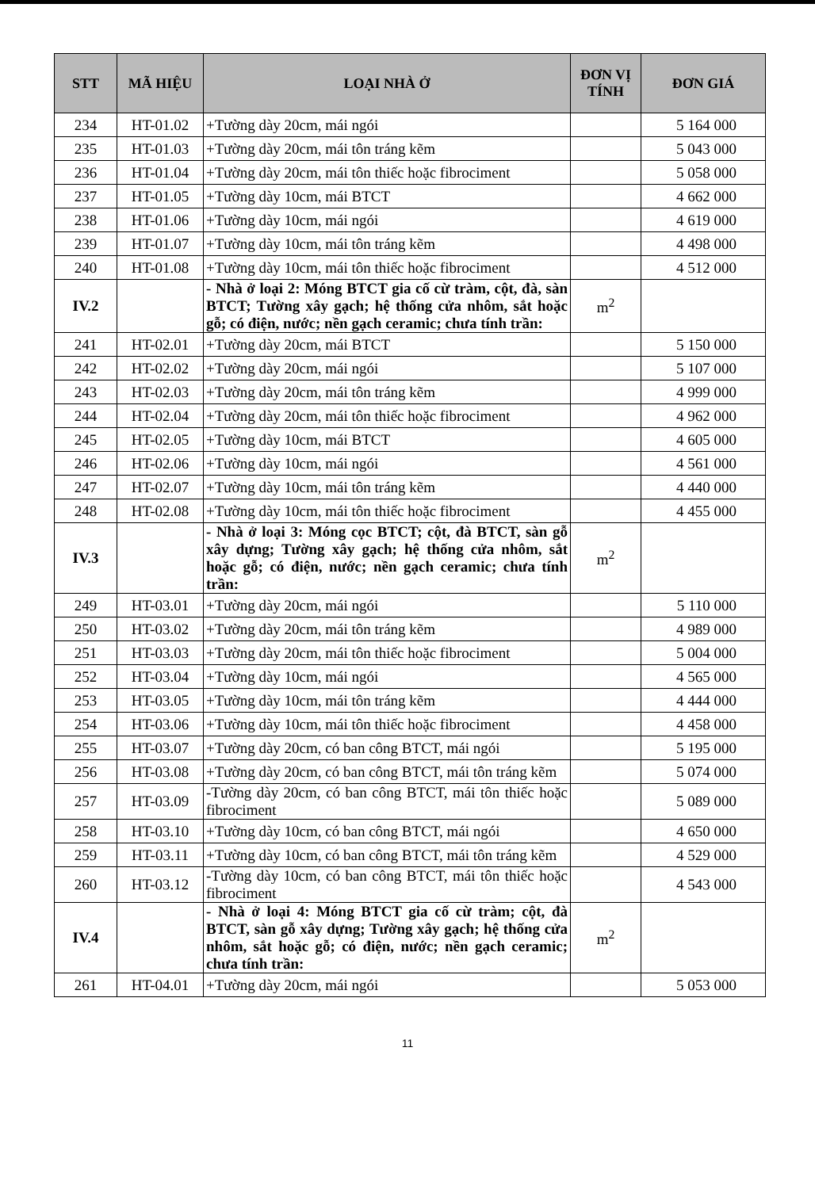| STT | MÃ HIỆU | LOẠI NHÀ Ở | ĐƠN VỊ TÍNH | ĐƠN GIÁ |
| --- | --- | --- | --- | --- |
| 234 | HT-01.02 | +Tường dày 20cm, mái ngói | | 5 164 000 |
| 235 | HT-01.03 | +Tường dày 20cm, mái tôn tráng kẽm | | 5 043 000 |
| 236 | HT-01.04 | +Tường dày 20cm, mái tôn thiếc hoặc fibrociment | | 5 058 000 |
| 237 | HT-01.05 | +Tường dày 10cm, mái BTCT | | 4 662 000 |
| 238 | HT-01.06 | +Tường dày 10cm, mái ngói | | 4 619 000 |
| 239 | HT-01.07 | +Tường dày 10cm, mái tôn tráng kẽm | | 4 498 000 |
| 240 | HT-01.08 | +Tường dày 10cm, mái tôn thiếc hoặc fibrociment | | 4 512 000 |
| IV.2 | | - Nhà ở loại 2: Móng BTCT gia cố cừ tràm, cột, đà, sàn BTCT; Tường xây gạch; hệ thống cửa nhôm, sắt hoặc gỗ; có điện, nước; nền gạch ceramic; chưa tính trần: | m<sup>2</sup> | |
| 241 | HT-02.01 | +Tường dày 20cm, mái BTCT | | 5 150 000 |
| 242 | HT-02.02 | +Tường dày 20cm, mái ngói | | 5 107 000 |
| 243 | HT-02.03 | +Tường dày 20cm, mái tôn tráng kẽm | | 4 999 000 |
| 244 | HT-02.04 | +Tường dày 20cm, mái tôn thiếc hoặc fibrociment | | 4 962 000 |
| 245 | HT-02.05 | +Tường dày 10cm, mái BTCT | | 4 605 000 |
| 246 | HT-02.06 | +Tường dày 10cm, mái ngói | | 4 561 000 |
| 247 | HT-02.07 | +Tường dày 10cm, mái tôn tráng kẽm | | 4 440 000 |
| 248 | HT-02.08 | +Tường dày 10cm, mái tôn thiếc hoặc fibrociment | | 4 455 000 |
| IV.3 | | - Nhà ở loại 3: Móng cọc BTCT; cột, đà BTCT, sàn gỗ xây dựng; Tường xây gạch; hệ thống cửa nhôm, sắt hoặc gỗ; có điện, nước; nền gạch ceramic; chưa tính trần: | m<sup>2</sup> | |
| 249 | HT-03.01 | +Tường dày 20cm, mái ngói | | 5 110 000 |
| 250 | HT-03.02 | +Tường dày 20cm, mái tôn tráng kẽm | | 4 989 000 |
| 251 | HT-03.03 | +Tường dày 20cm, mái tôn thiếc hoặc fibrociment | | 5 004 000 |
| 252 | HT-03.04 | +Tường dày 10cm, mái ngói | | 4 565 000 |
| 253 | HT-03.05 | +Tường dày 10cm, mái tôn tráng kẽm | | 4 444 000 |
| 254 | HT-03.06 | +Tường dày 10cm, mái tôn thiếc hoặc fibrociment | | 4 458 000 |
| 255 | HT-03.07 | +Tường dày 20cm, có ban công BTCT, mái ngói | | 5 195 000 |
| 256 | HT-03.08 | +Tường dày 20cm, có ban công BTCT, mái tôn tráng kẽm | | 5 074 000 |
| 257 | HT-03.09 | -Tường dày 20cm, có ban công BTCT, mái tôn thiếc hoặc fibrociment | | 5 089 000 |
| 258 | HT-03.10 | +Tường dày 10cm, có ban công BTCT, mái ngói | | 4 650 000 |
| 259 | HT-03.11 | +Tường dày 10cm, có ban công BTCT, mái tôn tráng kẽm | | 4 529 000 |
| 260 | HT-03.12 | -Tường dày 10cm, có ban công BTCT, mái tôn thiếc hoặc fibrociment | | 4 543 000 |
| IV.4 | | - Nhà ở loại 4: Móng BTCT gia cố cừ tràm; cột, đà BTCT, sàn gỗ xây dựng; Tường xây gạch; hệ thống cửa nhôm, sắt hoặc gỗ; có điện, nước; nền gạch ceramic; chưa tính trần: | m<sup>2</sup> | |
| 261 | HT-04.01 | +Tường dày 20cm, mái ngói | | 5 053 000 |
11